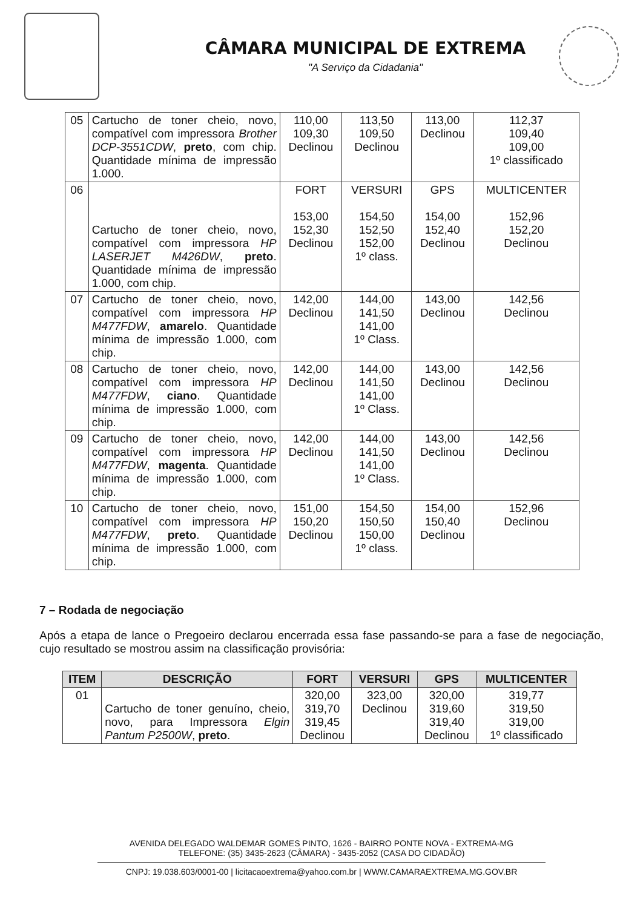CÂMARA MUNICIPAL DE EXTREMA
"A Serviço da Cidadania"
| 05 | Cartucho de toner cheio, novo, compatível com impressora Brother DCP-3551CDW , preto , com chip. Quantidade mínima de impressão 1.000. | 110,00 109,30 Declinou | 113,50 109,50 Declinou | 113,00 Declinou | 112,37 109,40 109,00 1º classificado |
| 06 | Cartucho de toner cheio, novo, compatível com impressora HP LASERJET M426DW , preto . Quantidade mínima de impressão 1.000, com chip. | FORT 153,00 152,30 Declinou | VERSURI 154,50 152,50 152,00 1º class. | GPS 154,00 152,40 Declinou | MULTICENTER 152,96 152,20 Declinou |
| 07 | Cartucho de toner cheio, novo, compatível com impressora HP M477FDW , amarelo . Quantidade mínima de impressão 1.000, com chip. | 142,00 Declinou | 144,00 141,50 141,00 1º Class. | 143,00 Declinou | 142,56 Declinou |
| 08 | Cartucho de toner cheio, novo, compatível com impressora HP M477FDW , ciano . Quantidade mínima de impressão 1.000, com chip. | 142,00 Declinou | 144,00 141,50 141,00 1º Class. | 143,00 Declinou | 142,56 Declinou |
| 09 | Cartucho de toner cheio, novo, compatível com impressora HP M477FDW , magenta . Quantidade mínima de impressão 1.000, com chip. | 142,00 Declinou | 144,00 141,50 141,00 1º Class. | 143,00 Declinou | 142,56 Declinou |
| 10 | Cartucho de toner cheio, novo, compatível com impressora HP M477FDW , preto . Quantidade mínima de impressão 1.000, com chip. | 151,00 150,20 Declinou | 154,50 150,50 150,00 1º class. | 154,00 150,40 Declinou | 152,96 Declinou |
7 – Rodada de negociação
Após a etapa de lance o Pregoeiro declarou encerrada essa fase passando-se para a fase de negociação, cujo resultado se mostrou assim na classificação provisória:
| ITEM | DESCRIÇÃO | FORT | VERSURI | GPS | MULTICENTER |
| --- | --- | --- | --- | --- | --- |
| 01 | Cartucho de toner genuíno, cheio, novo, para Impressora Elgin Pantum P2500W , preto . | 320,00 319,70 319,45 Declinou | 323,00 Declinou | 320,00 319,60 319,40 Declinou | 319,77 319,50 319,00 1º classificado |
AVENIDA DELEGADO WALDEMAR GOMES PINTO, 1626 - BAIRRO PONTE NOVA - EXTREMA-MG
TELEFONE: (35) 3435-2623 (CÂMARA) - 3435-2052 (CASA DO CIDADÃO)
CNPJ: 19.038.603/0001-00 | licitacaoextrema@yahoo.com.br | WWW.CAMARAEXTREMA.MG.GOV.BR